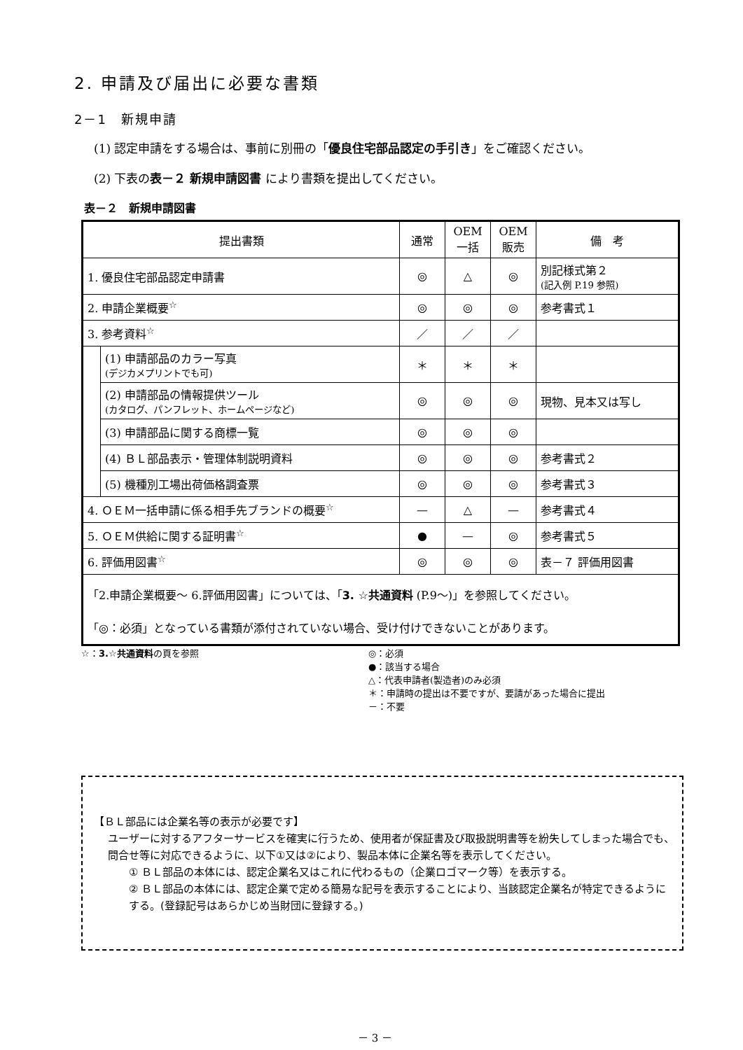2. 申請及び届出に必要な書類
2－1　新規申請
(1) 認定申請をする場合は、事前に別冊の「優良住宅部品認定の手引き」をご確認ください。
(2) 下表の表－２ 新規申請図書 により書類を提出してください。
表－２　新規申請図書
| 提出書類 | | 通常 | OEM 一括 | OEM 販売 | 備 考 |
| --- | --- | --- | --- | --- | --- |
| 1. 優良住宅部品認定申請書 | | ◎ | △ | ◎ | 別記様式第２ (記入例 P.19 参照) |
| 2. 申請企業概要<sup>☆</sup> | | ◎ | ◎ | ◎ | 参考書式１ |
| 3. 参考資料<sup>☆</sup> | | ／ | ／ | ／ | |
| | (1) 申請部品のカラー写真 (デジカメプリントでも可) | ＊ | ＊ | ＊ | |
| | (2) 申請部品の情報提供ツール (カタログ、パンフレット、ホームページなど) | ◎ | ◎ | ◎ | 現物、見本又は写し |
| | (3) 申請部品に関する商標一覧 | ◎ | ◎ | ◎ | |
| | (4) ＢＬ部品表示・管理体制説明資料 | ◎ | ◎ | ◎ | 参考書式２ |
| | (5) 機種別工場出荷価格調査票 | ◎ | ◎ | ◎ | 参考書式３ |
| 4. ＯＥＭ一括申請に係る相手先ブランドの概要<sup>☆</sup> | | — | △ | — | 参考書式４ |
| 5. ＯＥＭ供給に関する証明書<sup>☆</sup> | | ● | — | ◎ | 参考書式５ |
| 6. 評価用図書<sup>☆</sup> | | ◎ | ◎ | ◎ | 表－７ 評価用図書 |
| 「2.申請企業概要～ 6.評価用図書」については、「 3. ☆共通資料 (P.9～)」を参照してください。 「◎：必須」となっている書類が添付されていない場合、受け付けできないことがあります。 | | | | | |
☆：3.☆共通資料の頁を参照 ◎：必須
●：該当する場合
△：代表申請者(製造者)のみ必須
＊：申請時の提出は不要ですが、要請があった場合に提出
－：不要
【ＢＬ部品には企業名等の表示が必要です】
ユーザーに対するアフターサービスを確実に行うため、使用者が保証書及び取扱説明書等を紛失してしまった場合でも、問合せ等に対応できるように、以下①又は②により、製品本体に企業名等を表示してください。
① ＢＬ部品の本体には、認定企業名又はこれに代わるもの（企業ロゴマーク等）を表示する。
② ＢＬ部品の本体には、認定企業で定める簡易な記号を表示することにより、当該認定企業名が特定できるようにする。(登録記号はあらかじめ当財団に登録する。)
－ 3 －